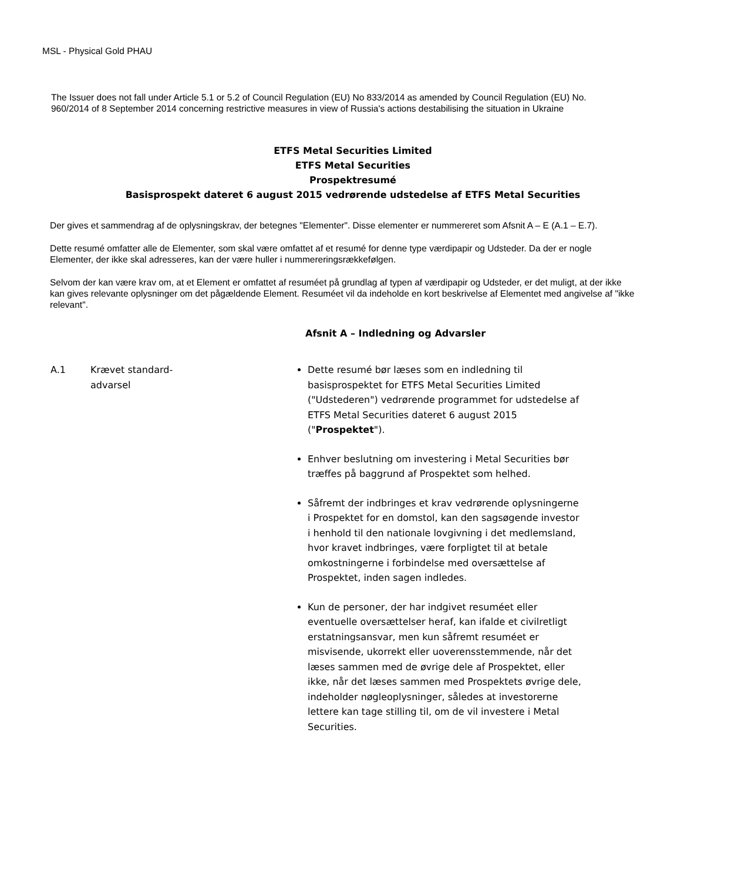MSL - Physical Gold PHAU
The Issuer does not fall under Article 5.1 or 5.2 of Council Regulation (EU) No 833/2014 as amended by Council Regulation (EU) No. 960/2014 of 8 September 2014 concerning restrictive measures in view of Russia's actions destabilising the situation in Ukraine
ETFS Metal Securities Limited
ETFS Metal Securities
Prospektresumé
Basisprospekt dateret 6 august 2015 vedrørende udstedelse af ETFS Metal Securities
Der gives et sammendrag af de oplysningskrav, der betegnes "Elementer". Disse elementer er nummereret som Afsnit A – E (A.1 – E.7).
Dette resumé omfatter alle de Elementer, som skal være omfattet af et resumé for denne type værdipapir og Udsteder. Da der er nogle Elementer, der ikke skal adresseres, kan der være huller i nummereringsrækkefølgen.
Selvom der kan være krav om, at et Element er omfattet af resuméet på grundlag af typen af værdipapir og Udsteder, er det muligt, at der ikke kan gives relevante oplysninger om det pågældende Element. Resuméet vil da indeholde en kort beskrivelse af Elementet med angivelse af "ikke relevant".
Afsnit A – Indledning og Advarsler
| A.1 | Krævet standard- advarsel | Dette resumé bør læses som en indledning til basisprospektet for ETFS Metal Securities Limited ("Udstederen") vedrørende programmet for udstedelse af ETFS Metal Securities dateret 6 august 2015 (" Prospektet "). Enhver beslutning om investering i Metal Securities bør træffes på baggrund af Prospektet som helhed. Såfremt der indbringes et krav vedrørende oplysningerne i Prospektet for en domstol, kan den sagsøgende investor i henhold til den nationale lovgivning i det medlemsland, hvor kravet indbringes, være forpligtet til at betale omkostningerne i forbindelse med oversættelse af Prospektet, inden sagen indledes. Kun de personer, der har indgivet resuméet eller eventuelle oversættelser heraf, kan ifalde et civilretligt erstatningsansvar, men kun såfremt resuméet er misvisende, ukorrekt eller uoverensstemmende, når det læses sammen med de øvrige dele af Prospektet, eller ikke, når det læses sammen med Prospektets øvrige dele, indeholder nøgleoplysninger, således at investorerne lettere kan tage stilling til, om de vil investere i Metal Securities. |